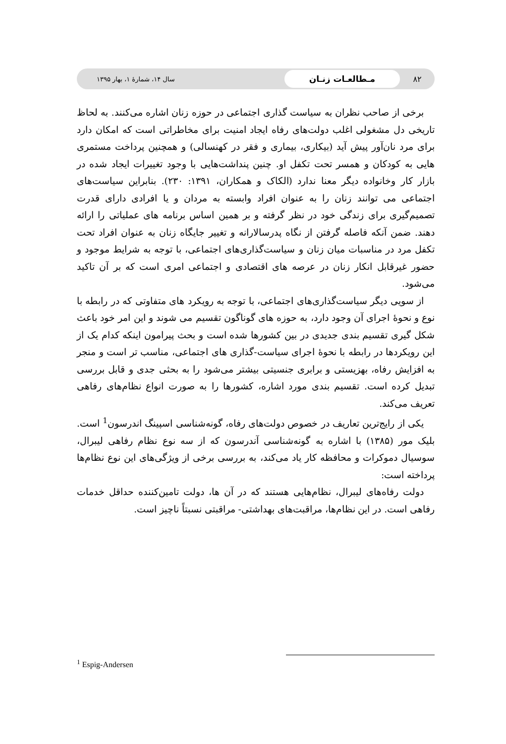۸۲
مـطالعـات زنـان
سال ۱۴، شمارهٔ ۱، بهار ۱۳۹۵
برخی از صاحب نظران به سیاست گذاری اجتماعی در حوزه زنان اشاره می‌کنند. به لحاظ تاریخی دل مشغولی اغلب دولت‌های رفاه ایجاد امنیت برای مخاطراتی است که امکان دارد برای مرد نان‌آور پیش آید (بیکاری، بیماری و فقر در کهنسالی) و همچنین پرداخت مستمری هایی به کودکان و همسر تحت تکفل او. چنین پنداشت‌هایی با وجود تغییرات ایجاد شده در بازار کار وخانواده دیگر معنا ندارد (الکاک و همکاران، ۱۳۹۱: ۲۳۰). بنابراین سیاست‌های اجتماعی می توانند زنان را به عنوان افراد وابسته به مردان و یا افرادی دارای قدرت تصمیم‌گیری برای زندگی خود در نظر گرفته و بر همین اساس برنامه های عملیاتی را ارائه دهند. ضمن آنکه فاصله گرفتن از نگاه پدرسالارانه و تغییر جایگاه زنان به عنوان افراد تحت تکفل مرد در مناسبات میان زنان و سیاست‌گذاری‌های اجتماعی، با توجه به شرایط موجود و حضور غیرقابل انکار زنان در عرصه های اقتصادی و اجتماعی امری است که بر آن تاکید می‌شود.
از سویی دیگر سیاست‌گذاری‌های اجتماعی، با توجه به رویکرد های متفاوتی که در رابطه با نوع و نحوهٔ اجرای آن وجود دارد، به حوزه های گوناگون تقسیم می شوند و این امر خود باعث شکل گیری تقسیم بندی جدیدی در بین کشورها شده است و بحث پیرامون اینکه کدام یک از این رویکردها در رابطه با نحوهٔ اجرای سیاست-گذاری های اجتماعی، مناسب تر است و منجر به افزایش رفاه، بهزیستی و برابری جنسیتی بیشتر می‌شود را به بحثی جدی و قابل بررسی تبدیل کرده است. تقسیم بندی مورد اشاره، کشورها را به صورت انواع نظام‌های رفاهی تعریف می‌کند.
یکی از رایج‌ترین تعاریف در خصوص دولت‌های رفاه، گونه‌شناسی اسپینگ اندرسون<sup>1</sup> است. بلیک مور (۱۳۸۵) با اشاره به گونه‌شناسی آندرسون که از سه نوع نظام رفاهی لیبرال، سوسیال دموکرات و محافظه کار یاد می‌کند، به بررسی برخی از ویژگی‌های این نوع نظام‌ها پرداخته است:
دولت رفاه‌های لیبرال، نظام‌هایی هستند که در آن ها، دولت تامین‌کننده حداقل خدمات رفاهی است. در این نظام‌ها، مراقبت‌های بهداشتی- مراقبتی نسبتاً ناچیز است.
<sup>1</sup> Espig-Andersen